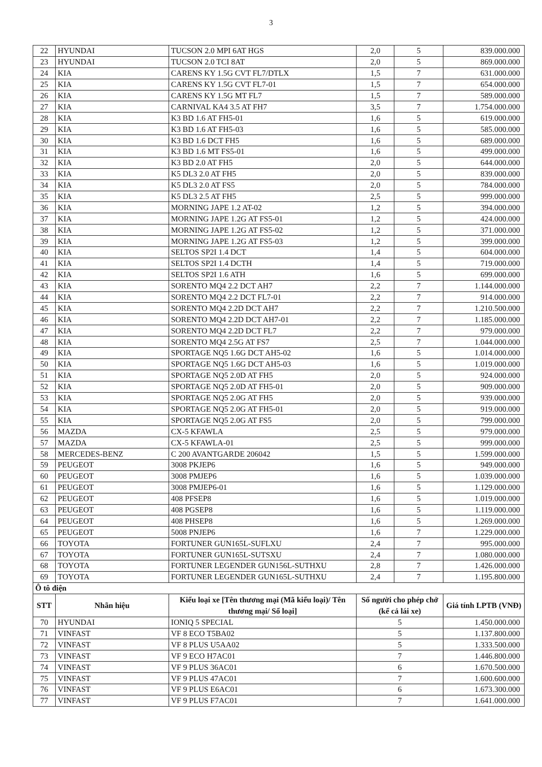3
| 22 | HYUNDAI | TUCSON 2.0 MPI 6AT HGS | 2,0 | 5 | 839.000.000 |
| 23 | HYUNDAI | TUCSON 2.0 TCI 8AT | 2,0 | 5 | 869.000.000 |
| 24 | KIA | CARENS KY 1.5G CVT FL7/DTLX | 1,5 | 7 | 631.000.000 |
| 25 | KIA | CARENS KY 1.5G CVT FL7-01 | 1,5 | 7 | 654.000.000 |
| 26 | KIA | CARENS KY 1.5G MT FL7 | 1,5 | 7 | 589.000.000 |
| 27 | KIA | CARNIVAL KA4 3.5 AT FH7 | 3,5 | 7 | 1.754.000.000 |
| 28 | KIA | K3 BD 1.6 AT FH5-01 | 1,6 | 5 | 619.000.000 |
| 29 | KIA | K3 BD 1.6 AT FH5-03 | 1,6 | 5 | 585.000.000 |
| 30 | KIA | K3 BD 1.6 DCT FH5 | 1,6 | 5 | 689.000.000 |
| 31 | KIA | K3 BD 1.6 MT FS5-01 | 1,6 | 5 | 499.000.000 |
| 32 | KIA | K3 BD 2.0 AT FH5 | 2,0 | 5 | 644.000.000 |
| 33 | KIA | K5 DL3 2.0 AT FH5 | 2,0 | 5 | 839.000.000 |
| 34 | KIA | K5 DL3 2.0 AT FS5 | 2,0 | 5 | 784.000.000 |
| 35 | KIA | K5 DL3 2.5 AT FH5 | 2,5 | 5 | 999.000.000 |
| 36 | KIA | MORNING JAPE 1.2 AT-02 | 1,2 | 5 | 394.000.000 |
| 37 | KIA | MORNING JAPE 1.2G AT FS5-01 | 1,2 | 5 | 424.000.000 |
| 38 | KIA | MORNING JAPE 1.2G AT FS5-02 | 1,2 | 5 | 371.000.000 |
| 39 | KIA | MORNING JAPE 1.2G AT FS5-03 | 1,2 | 5 | 399.000.000 |
| 40 | KIA | SELTOS SP2I 1.4 DCT | 1,4 | 5 | 604.000.000 |
| 41 | KIA | SELTOS SP2I 1.4 DCTH | 1,4 | 5 | 719.000.000 |
| 42 | KIA | SELTOS SP2I 1.6 ATH | 1,6 | 5 | 699.000.000 |
| 43 | KIA | SORENTO MQ4 2.2 DCT AH7 | 2,2 | 7 | 1.144.000.000 |
| 44 | KIA | SORENTO MQ4 2.2 DCT FL7-01 | 2,2 | 7 | 914.000.000 |
| 45 | KIA | SORENTO MQ4 2.2D DCT AH7 | 2,2 | 7 | 1.210.500.000 |
| 46 | KIA | SORENTO MQ4 2.2D DCT AH7-01 | 2,2 | 7 | 1.185.000.000 |
| 47 | KIA | SORENTO MQ4 2.2D DCT FL7 | 2,2 | 7 | 979.000.000 |
| 48 | KIA | SORENTO MQ4 2.5G AT FS7 | 2,5 | 7 | 1.044.000.000 |
| 49 | KIA | SPORTAGE NQ5 1.6G DCT AH5-02 | 1,6 | 5 | 1.014.000.000 |
| 50 | KIA | SPORTAGE NQ5 1.6G DCT AH5-03 | 1,6 | 5 | 1.019.000.000 |
| 51 | KIA | SPORTAGE NQ5 2.0D AT FH5 | 2,0 | 5 | 924.000.000 |
| 52 | KIA | SPORTAGE NQ5 2.0D AT FH5-01 | 2,0 | 5 | 909.000.000 |
| 53 | KIA | SPORTAGE NQ5 2.0G AT FH5 | 2,0 | 5 | 939.000.000 |
| 54 | KIA | SPORTAGE NQ5 2.0G AT FH5-01 | 2,0 | 5 | 919.000.000 |
| 55 | KIA | SPORTAGE NQ5 2.0G AT FS5 | 2,0 | 5 | 799.000.000 |
| 56 | MAZDA | CX-5 KFAWLA | 2,5 | 5 | 979.000.000 |
| 57 | MAZDA | CX-5 KFAWLA-01 | 2,5 | 5 | 999.000.000 |
| 58 | MERCEDES-BENZ | C 200 AVANTGARDE 206042 | 1,5 | 5 | 1.599.000.000 |
| 59 | PEUGEOT | 3008 PKJEP6 | 1,6 | 5 | 949.000.000 |
| 60 | PEUGEOT | 3008 PMJEP6 | 1,6 | 5 | 1.039.000.000 |
| 61 | PEUGEOT | 3008 PMJEP6-01 | 1,6 | 5 | 1.129.000.000 |
| 62 | PEUGEOT | 408 PFSEP8 | 1,6 | 5 | 1.019.000.000 |
| 63 | PEUGEOT | 408 PGSEP8 | 1,6 | 5 | 1.119.000.000 |
| 64 | PEUGEOT | 408 PHSEP8 | 1,6 | 5 | 1.269.000.000 |
| 65 | PEUGEOT | 5008 PNJEP6 | 1,6 | 7 | 1.229.000.000 |
| 66 | TOYOTA | FORTUNER GUN165L-SUFLXU | 2,4 | 7 | 995.000.000 |
| 67 | TOYOTA | FORTUNER GUN165L-SUTSXU | 2,4 | 7 | 1.080.000.000 |
| 68 | TOYOTA | FORTUNER LEGENDER GUN156L-SUTHXU | 2,8 | 7 | 1.426.000.000 |
| 69 | TOYOTA | FORTUNER LEGENDER GUN165L-SUTHXU | 2,4 | 7 | 1.195.800.000 |
| Ô tô điện | | | | | |
| STT | Nhãn hiệu | Kiểu loại xe [Tên thương mại (Mã kiểu loại)/ Tên thương mại/ Số loại] | Số người cho phép chở (kể cả lái xe) | | Giá tính LPTB (VNĐ) |
| 70 | HYUNDAI | IONIQ 5 SPECIAL | 5 | | 1.450.000.000 |
| 71 | VINFAST | VF 8 ECO T5BA02 | 5 | | 1.137.800.000 |
| 72 | VINFAST | VF 8 PLUS U5AA02 | 5 | | 1.333.500.000 |
| 73 | VINFAST | VF 9 ECO H7AC01 | 7 | | 1.446.800.000 |
| 74 | VINFAST | VF 9 PLUS 36AC01 | 6 | | 1.670.500.000 |
| 75 | VINFAST | VF 9 PLUS 47AC01 | 7 | | 1.600.600.000 |
| 76 | VINFAST | VF 9 PLUS E6AC01 | 6 | | 1.673.300.000 |
| 77 | VINFAST | VF 9 PLUS F7AC01 | 7 | | 1.641.000.000 |